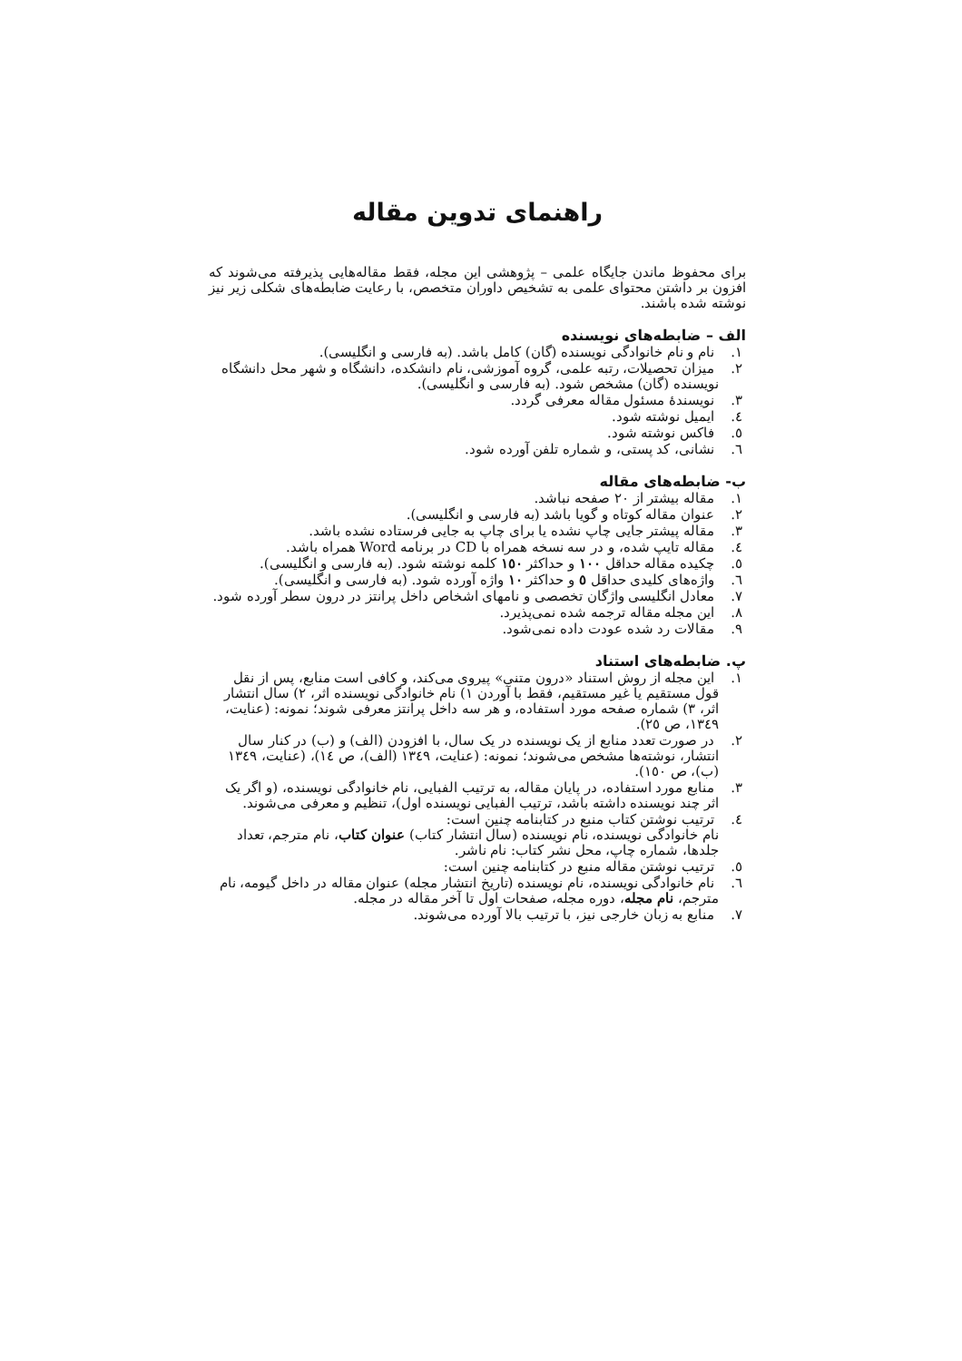راهنمای تدوین مقاله
برای محفوظ ماندن جایگاه علمی – پژوهشی این مجله، فقط مقاله‌هایی پذیرفته می‌شوند که افزون بر داشتن محتوای علمی به تشخیص داوران متخصص، با رعایت ضابطه‌های شکلی زیر نیز نوشته شده باشند.
الف – ضابطه‌های نویسنده
١. نام و نام خانوادگی نویسنده (گان) کامل باشد. (به فارسی و انگلیسی).
٢. میزان تحصیلات، رتبه علمی، گروه آموزشی، نام دانشکده، دانشگاه و شهر محل دانشگاه نویسنده (گان) مشخص شود. (به فارسی و انگلیسی).
٣. نویسندهٔ مسئول مقاله معرفی گردد.
٤. ایمیل نوشته شود.
٥. فاکس نوشته شود.
٦. نشانی، کد پستی، و شماره تلفن آورده شود.
ب- ضابطه‌های مقاله
١. مقاله بیشتر از ٢٠ صفحه نباشد.
٢. عنوان مقاله کوتاه و گویا باشد (به فارسی و انگلیسی).
٣. مقاله پیشتر جایی چاپ نشده یا برای چاپ به جایی فرستاده نشده باشد.
٤. مقاله تایپ شده، و در سه نسخه همراه با CD در برنامه Word همراه باشد.
٥. چکیده مقاله حداقل ١٠٠ و حداکثر ١٥٠ کلمه نوشته شود. (به فارسی و انگلیسی).
٦. واژه‌های کلیدی حداقل ٥ و حداکثر ١٠ واژه آورده شود. (به فارسی و انگلیسی).
٧. معادل انگلیسی واژگان تخصصی و نامهای اشخاص داخل پرانتز در درون سطر آورده شود.
٨. این مجله مقاله ترجمه شده نمی‌پذیرد.
٩. مقالات رد شده عودت داده نمی‌شود.
پ. ضابطه‌های استناد
١. این مجله از روش استناد «درون متنی» پیروی می‌کند، و کافی است منابع، پس از نقل قول مستقیم یا غیر مستقیم، فقط با آوردن ١) نام خانوادگی نویسنده اثر، ٢) سال انتشار اثر، ٣) شماره صفحه مورد استفاده، و هر سه داخل پرانتز معرفی شوند؛ نمونه: (عنایت، ١٣٤٩، ص ٢٥).
٢. در صورت تعدد منابع از یک نویسنده در یک سال، با افزودن (الف) و (ب) در کنار سال انتشار، نوشته‌ها مشخص می‌شوند؛ نمونه: (عنایت، ١٣٤٩ (الف)، ص ١٤)، (عنایت، ١٣٤٩ (ب)، ص ١٥٠).
٣. منابع مورد استفاده، در پایان مقاله، به ترتیب الفبایی، نام خانوادگی نویسنده، (و اگر یک اثر چند نویسنده داشته باشد، ترتیب الفبایی نویسنده اول)، تنظیم و معرفی می‌شوند.
٤. ترتیب نوشتن کتاب منبع در کتابنامه چنین است:
نام خانوادگی نویسنده، نام نویسنده (سال انتشار کتاب) عنوان کتاب، نام مترجم، تعداد جلدها، شماره چاپ، محل نشر کتاب: نام ناشر.
٥. ترتیب نوشتن مقاله منبع در کتابنامه چنین است:
٦. نام خانوادگی نویسنده، نام نویسنده (تاریخ انتشار مجله) عنوان مقاله در داخل گیومه، نام مترجم، نام مجله، دوره مجله، صفحات اول تا آخر مقاله در مجله.
٧. منابع به زبان خارجی نیز، با ترتیب بالا آورده می‌شوند.